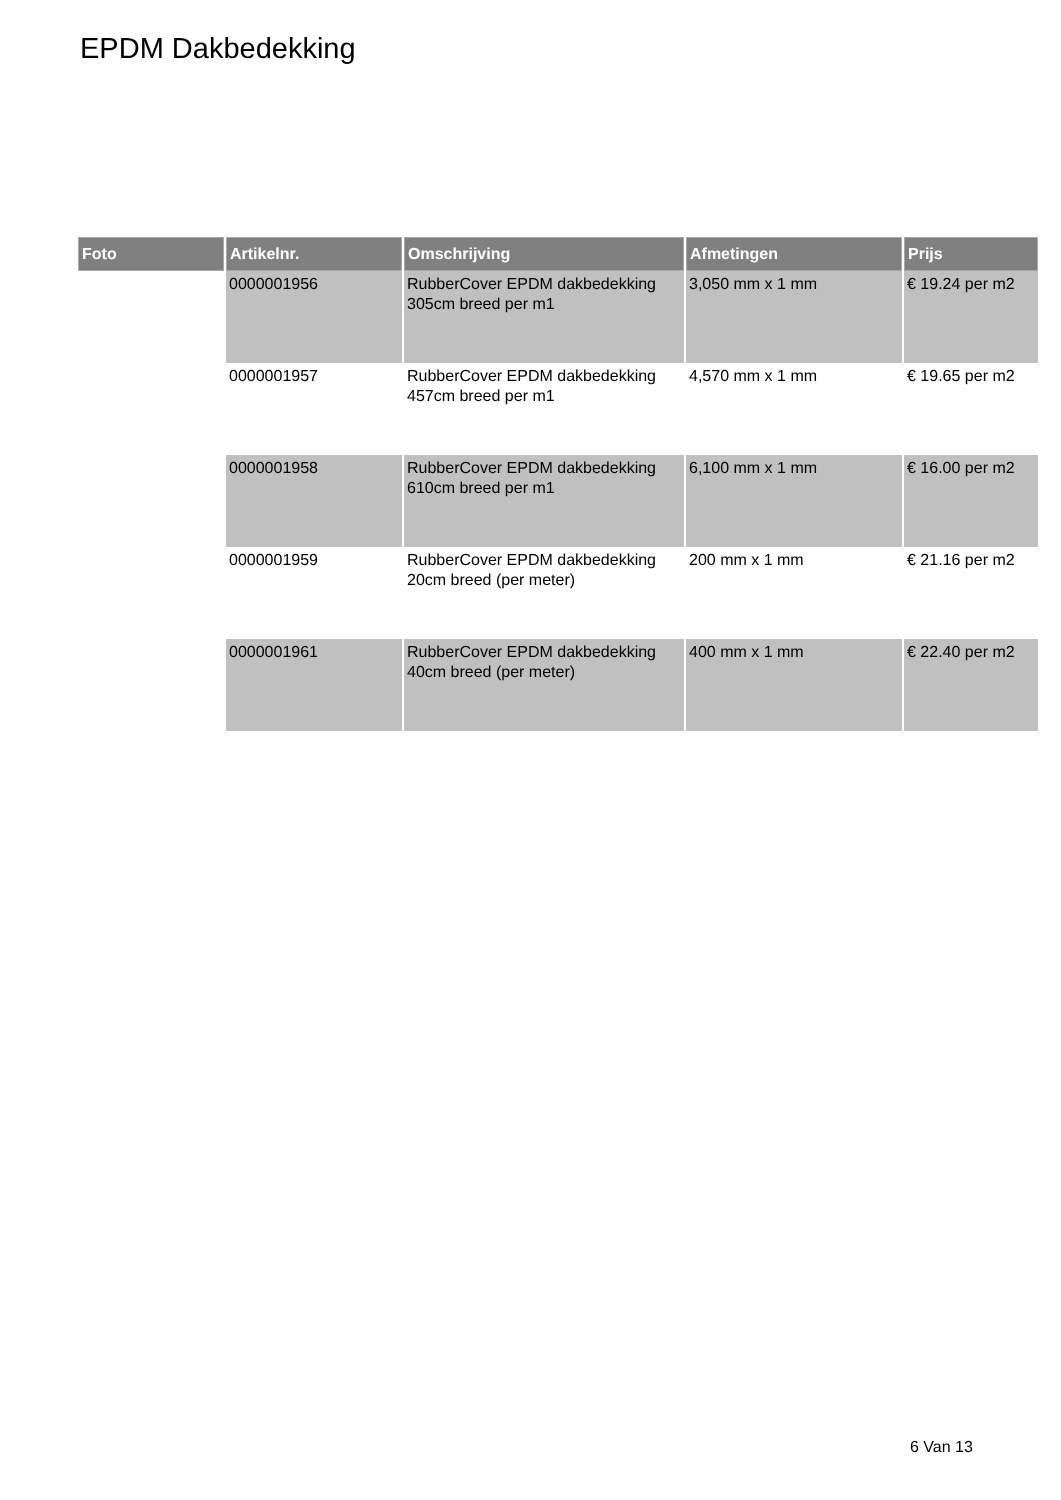EPDM Dakbedekking
| Foto | Artikelnr. | Omschrijving | Afmetingen | Prijs |
| --- | --- | --- | --- | --- |
| | 0000001956 | RubberCover EPDM dakbedekking 305cm breed per m1 | 3,050 mm x 1 mm | € 19.24 per m2 |
| | 0000001957 | RubberCover EPDM dakbedekking 457cm breed per m1 | 4,570 mm x 1 mm | € 19.65 per m2 |
| | 0000001958 | RubberCover EPDM dakbedekking 610cm breed per m1 | 6,100 mm x 1 mm | € 16.00 per m2 |
| | 0000001959 | RubberCover EPDM dakbedekking 20cm breed (per meter) | 200 mm x 1 mm | € 21.16 per m2 |
| | 0000001961 | RubberCover EPDM dakbedekking 40cm breed (per meter) | 400 mm x 1 mm | € 22.40 per m2 |
6 Van 13